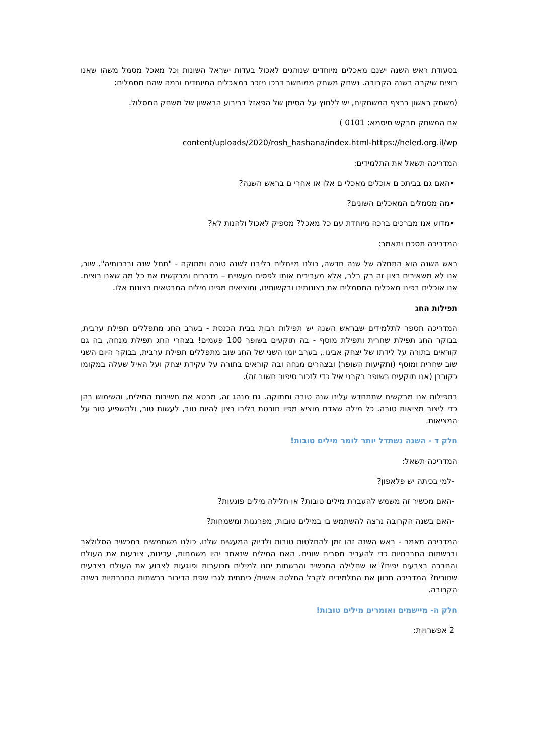בסעודת ראש השנה ישנם מאכלים מיוחדים שנוהגים לאכול בעדות ישראל השונות וכל מאכל מסמל משהו שאנו רוצים שיקרה בשנה הקרובה. נשחק משחק ממוחשב דרכו ניזכר במאכלים המיוחדים ובמה שהם מסמלים:
(משחק ראשון ברצף המשחקים, יש ללחוץ על הסימן של הפאזל בריבוע הראשון של משחק המסלול.
אם המשחק מבקש סיסמא: 0101 )
content/uploads/2020/rosh_hashana/index.html-https://heled.org.il/wp
המדריכה תשאל את התלמידים:
•האם גם בביתכ ם אוכלים מאכלי ם אלו או אחרי ם בראש השנה?
•מה מסמלים המאכלים השונים?
•מדוע אנו מברכים ברכה מיוחדת עם כל מאכל? מספיק לאכול ולהנות לא?
המדריכה תסכם ותאמר:
ראש השנה הוא התחלה של שנה חדשה, כולנו מייחלים בליבנו לשנה טובה ומתוקה - "תחל שנה וברכותיה". שוב, אנו לא משאירים רצון זה רק בלב, אלא מעבירים אותו לפסים מעשיים – מדברים ומבקשים את כל מה שאנו רוצים. אנו אוכלים בפינו מאכלים המסמלים את רצונותינו ובקשותינו, ומוציאים מפינו מילים המבטאים רצונות אלו.
תפילות החג
המדריכה תספר לתלמידים שבראש השנה יש תפילות רבות בבית הכנסת - בערב החג מתפללים תפילת ערבית, בבוקר החג תפילת שחרית ותפילת מוסף - בה תוקעים בשופר 100 פעמים! בצהרי החג תפילת מנחה, בה גם קוראים בתורה על לידתו של יצחק אבינו., בערב יומו השני של החג שוב מתפללים תפילת ערבית, בבוקר היום השני שוב שחרית ומוסף (ותקיעות השופר) ובצהרים מנחה ובה קוראים בתורה על עקידת יצחק ועל האיל שעלה במקומו כקורבן (אנו תוקעים בשופר בקרני איל כדי לזכור סיפור חשוב זה).
בתפילות אנו מבקשים שתתחדש עלינו שנה טובה ומתוקה. גם מנהג זה, מבטא את חשיבות המילים, והשימוש בהן כדי ליצור מציאות טובה. כל מילה שאדם מוציא מפיו חורטת בליבו רצון להיות טוב, לעשות טוב, ולהשפיע טוב על המציאות.
חלק ד - השנה נשתדל יותר לומר מילים טובות!
המדריכה תשאל:
-למי בכיתה יש פלאפון?
-האם מכשיר זה משמש להעברת מילים טובות? או חלילה מילים פוגעות?
-האם בשנה הקרובה נרצה להשתמש בו במילים טובות, מפרגנות ומשמחות?
המדריכה תאמר - ראש השנה זהו זמן להחלטות טובות ולדיוק המעשים שלנו. כולנו משתמשים במכשיר הסלולאר וברשתות החברתיות כדי להעביר מסרים שונים. האם המילים שנאמר יהיו משמחות, עדינות, צובעות את העולם והחברה בצבעים יפים? או שחלילה המכשיר והרשתות יתנו למילים מכוערות ופוגעות לצבוע את העולם בצבעים שחורים? המדריכה תכוון את התלמידים לקבל החלטה אישית/ כיתתית לגבי שפת הדיבור ברשתות החברתיות בשנה הקרובה.
חלק ה- מיישמים ואומרים מילים טובות!
2 אפשרויות: